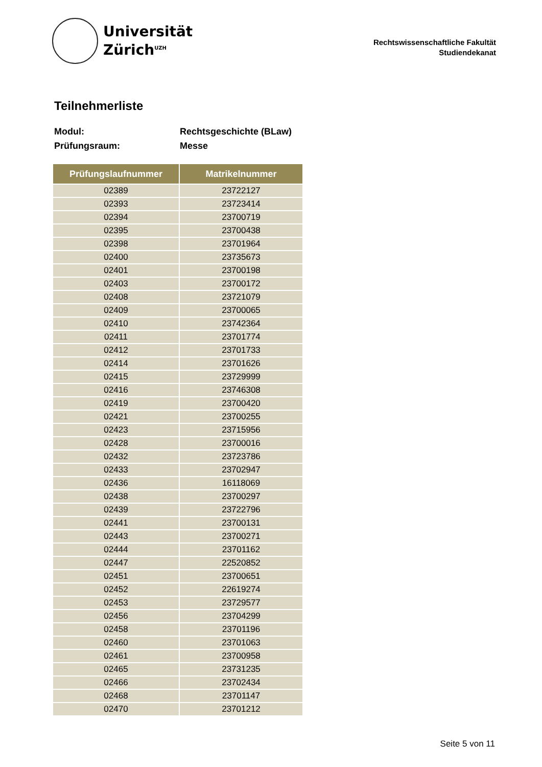Universität
Zürich<sup>UZH</sup>
Rechtswissenschaftliche Fakultät
Studiendekanat
Teilnehmerliste
Modul: Rechtsgeschichte (BLaw)
Prüfungsraum: Messe
| Prüfungslaufnummer | Matrikelnummer |
| --- | --- |
| 02389 | 23722127 |
| 02393 | 23723414 |
| 02394 | 23700719 |
| 02395 | 23700438 |
| 02398 | 23701964 |
| 02400 | 23735673 |
| 02401 | 23700198 |
| 02403 | 23700172 |
| 02408 | 23721079 |
| 02409 | 23700065 |
| 02410 | 23742364 |
| 02411 | 23701774 |
| 02412 | 23701733 |
| 02414 | 23701626 |
| 02415 | 23729999 |
| 02416 | 23746308 |
| 02419 | 23700420 |
| 02421 | 23700255 |
| 02423 | 23715956 |
| 02428 | 23700016 |
| 02432 | 23723786 |
| 02433 | 23702947 |
| 02436 | 16118069 |
| 02438 | 23700297 |
| 02439 | 23722796 |
| 02441 | 23700131 |
| 02443 | 23700271 |
| 02444 | 23701162 |
| 02447 | 22520852 |
| 02451 | 23700651 |
| 02452 | 22619274 |
| 02453 | 23729577 |
| 02456 | 23704299 |
| 02458 | 23701196 |
| 02460 | 23701063 |
| 02461 | 23700958 |
| 02465 | 23731235 |
| 02466 | 23702434 |
| 02468 | 23701147 |
| 02470 | 23701212 |
Seite 5 von 11